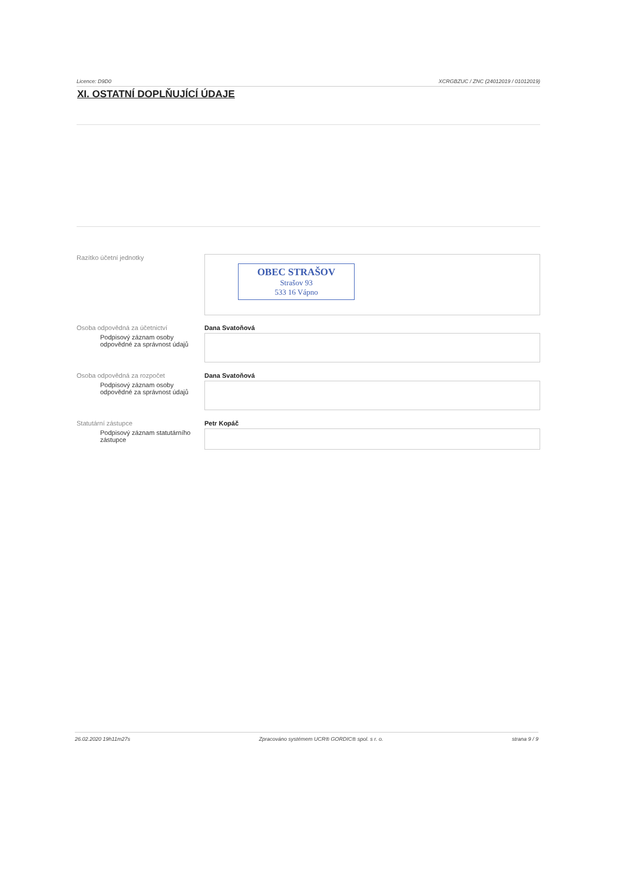Licence: D9D0 XCRGBZUC / ZNC (24012019 / 01012019)
XI. OSTATNÍ DOPLŇUJÍCÍ ÚDAJE
Razítko účetní jednotky
OBEC STRAŠOV
Strašov 93
533 16 Vápno
Osoba odpovědná za účetnictví
Podpisový záznam osoby odpovědné za správnost údajů
Dana Svatoňová
Osoba odpovědná za rozpočet
Podpisový záznam osoby odpovědné za správnost údajů
Dana Svatoňová
Statutární zástupce
Podpisový záznam statutárního zástupce
Petr Kopáč
26.02.2020 19h11m27s Zpracováno systémem UCR® GORDIC® spol. s r. o. strana 9 / 9